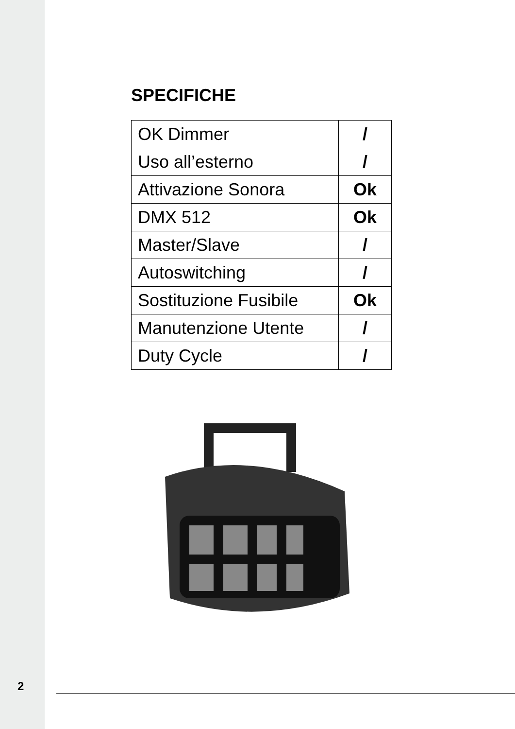SPECIFICHE
| OK Dimmer | / |
| Uso all’esterno | / |
| Attivazione Sonora | Ok |
| DMX 512 | Ok |
| Master/Slave | / |
| Autoswitching | / |
| Sostituzione Fusibile | Ok |
| Manutenzione Utente | / |
| Duty Cycle | / |
2